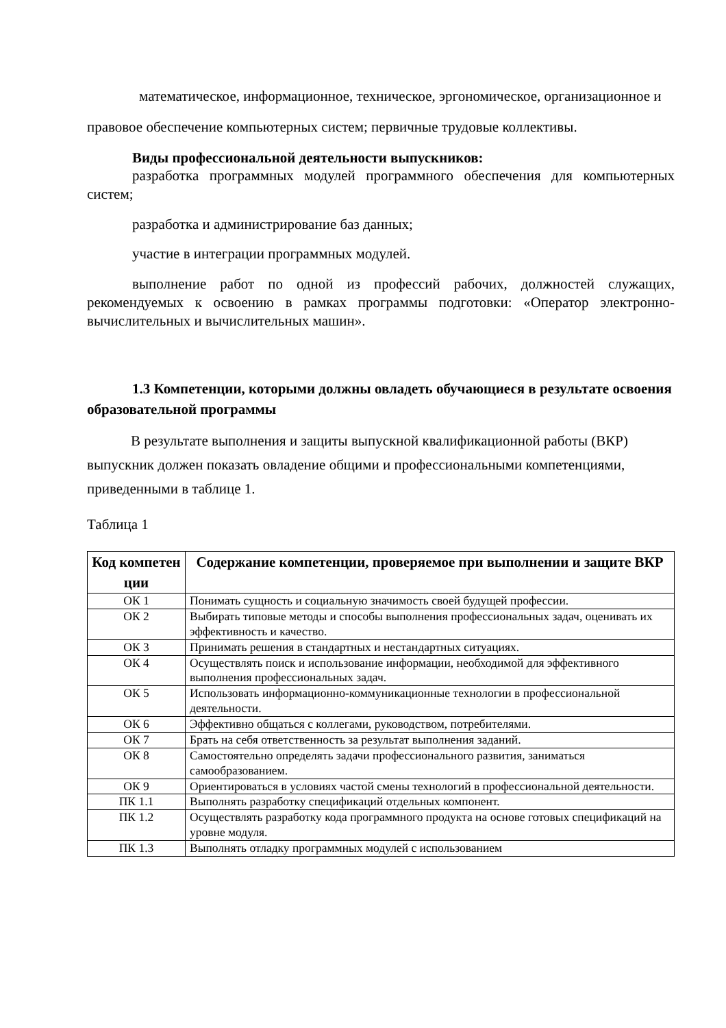математическое, информационное, техническое, эргономическое, организационное и правовое обеспечение компьютерных систем; первичные трудовые коллективы.
Виды профессиональной деятельности выпускников:
разработка программных модулей программного обеспечения для компьютерных систем;
разработка и администрирование баз данных;
участие в интеграции программных модулей.
выполнение работ по одной из профессий рабочих, должностей служащих, рекомендуемых к освоению в рамках программы подготовки: «Оператор электронно-вычислительных и вычислительных машин».
1.3 Компетенции, которыми должны овладеть обучающиеся в результате освоения образовательной программы
В результате выполнения и защиты выпускной квалификационной работы (ВКР) выпускник должен показать овладение общими и профессиональными компетенциями, приведенными в таблице 1.
Таблица 1
| Код компетен ции | Содержание компетенции, проверяемое при выполнении и защите ВКР |
| --- | --- |
| ОК 1 | Понимать сущность и социальную значимость своей будущей профессии. |
| ОК 2 | Выбирать типовые методы и способы выполнения профессиональных задач, оценивать их эффективность и качество. |
| ОК 3 | Принимать решения в стандартных и нестандартных ситуациях. |
| ОК 4 | Осуществлять поиск и использование информации, необходимой для эффективного выполнения профессиональных задач. |
| ОК 5 | Использовать информационно-коммуникационные технологии в профессиональной деятельности. |
| ОК 6 | Эффективно общаться с коллегами, руководством, потребителями. |
| ОК 7 | Брать на себя ответственность за результат выполнения заданий. |
| ОК 8 | Самостоятельно определять задачи профессионального развития, заниматься самообразованием. |
| ОК 9 | Ориентироваться в условиях частой смены технологий в профессиональной деятельности. |
| ПК 1.1 | Выполнять разработку спецификаций отдельных компонент. |
| ПК 1.2 | Осуществлять разработку кода программного продукта на основе готовых спецификаций на уровне модуля. |
| ПК 1.3 | Выполнять отладку программных модулей с использованием |